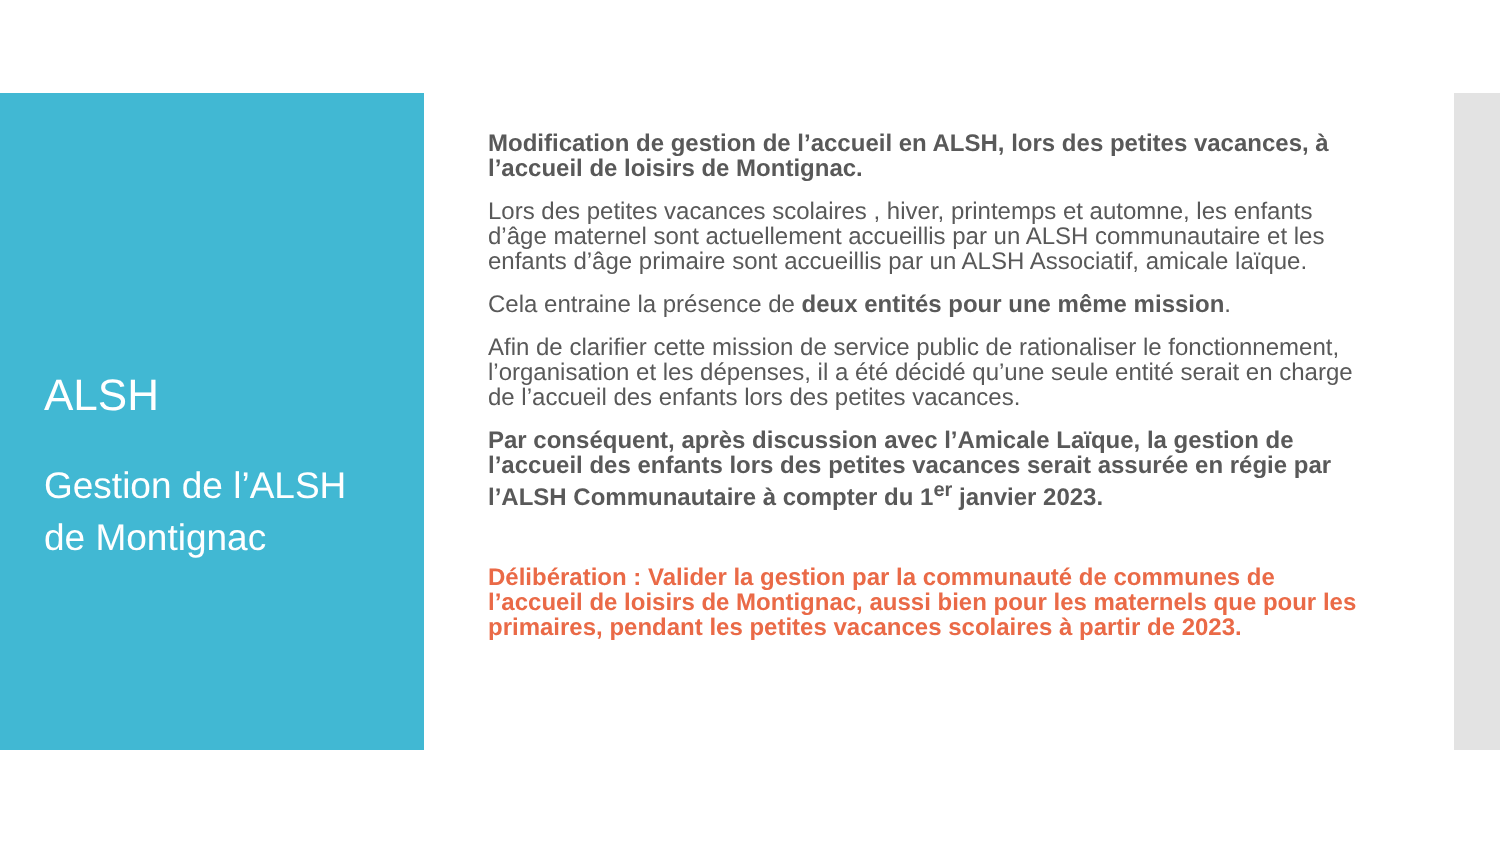ALSH
Gestion de l’ALSH
de Montignac
Modification de gestion de l’accueil en ALSH, lors des petites vacances, à l’accueil de loisirs de Montignac.
Lors des petites vacances scolaires , hiver, printemps et automne, les enfants d’âge maternel sont actuellement accueillis par un ALSH communautaire et les enfants d’âge primaire sont accueillis par un ALSH Associatif, amicale laïque.
Cela entraine la présence de deux entités pour une même mission.
Afin de clarifier cette mission de service public de rationaliser le fonctionnement, l’organisation et les dépenses, il a été décidé qu’une seule entité serait en charge de l’accueil des enfants lors des petites vacances.
Par conséquent, après discussion avec l’Amicale Laïque, la gestion de l’accueil des enfants lors des petites vacances serait assurée en régie par l’ALSH Communautaire à compter du 1<sup>er</sup> janvier 2023.
Délibération : Valider la gestion par la communauté de communes de l’accueil de loisirs de Montignac, aussi bien pour les maternels que pour les primaires, pendant les petites vacances scolaires à partir de 2023.